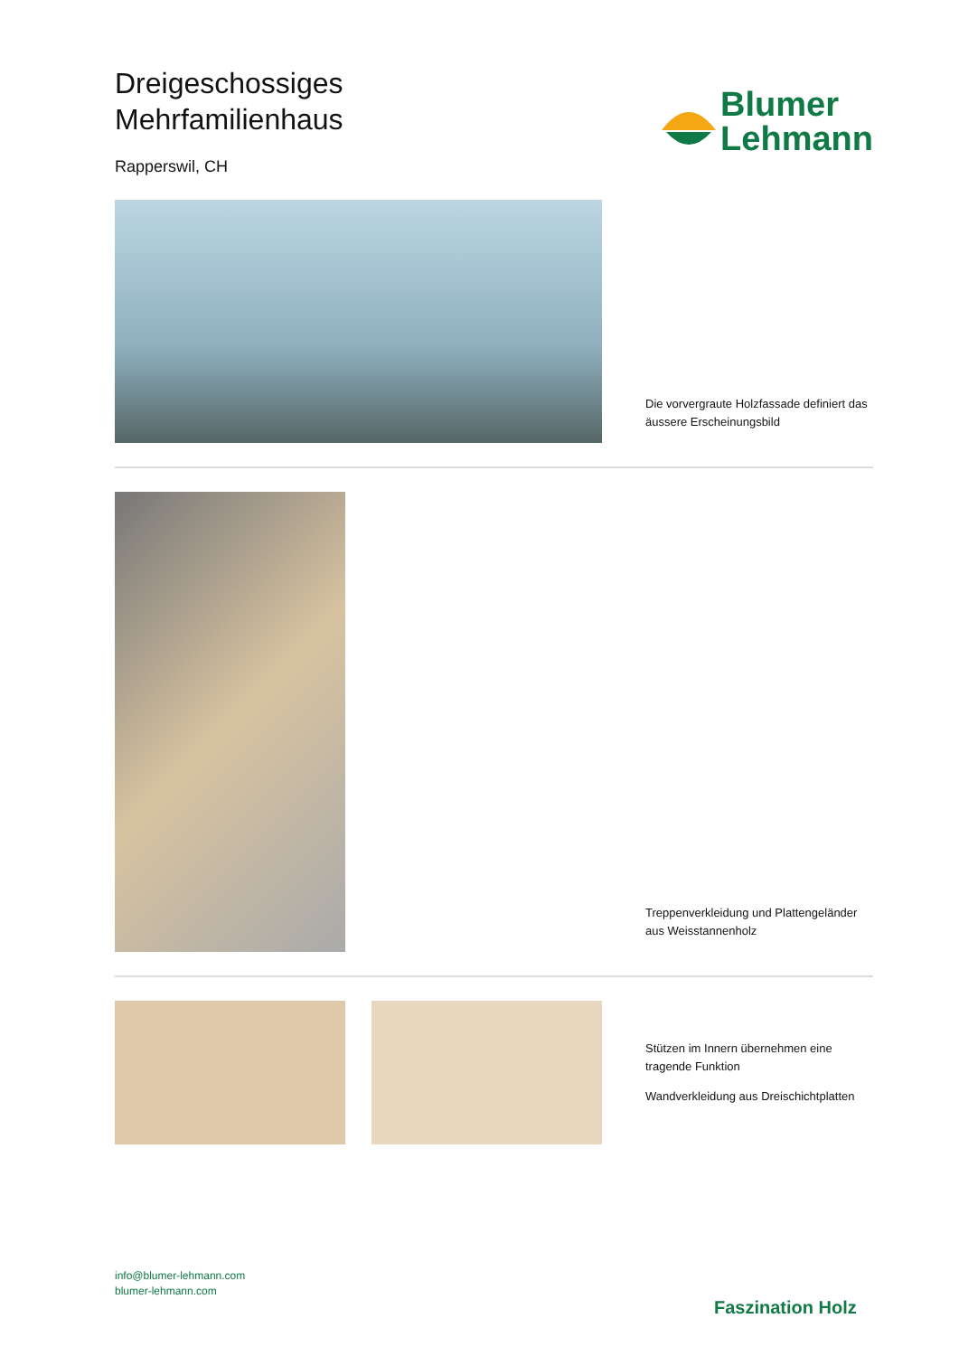Dreigeschossiges
Mehrfamilienhaus
Rapperswil, CH
Blumer
Lehmann
Die vorvergraute Holzfassade definiert das äussere Erscheinungsbild
Treppenverkleidung und Plattengeländer aus Weisstannenholz
Stützen im Innern übernehmen eine tragende Funktion
Wandverkleidung aus Dreischichtplatten
info@blumer-lehmann.com
blumer-lehmann.com
Faszination Holz